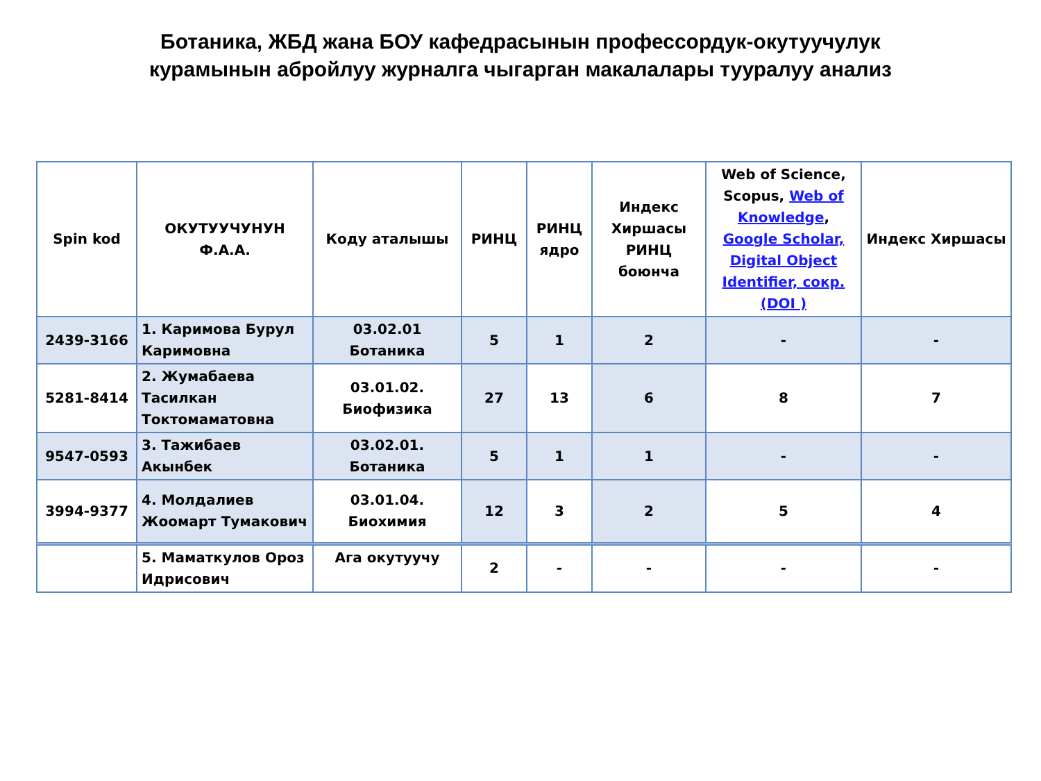Ботаника, ЖБД жана БОУ кафедрасынын профессордук-окутуучулук
курамынын абройлуу журналга чыгарган макалалары тууралуу анализ
| Spin kod | ОКУТУУЧУНУН Ф.А.А. | Коду аталышы | РИНЦ | РИНЦ ядро | Индекс Хиршасы РИНЦ боюнча | Web of Science, Scopus, Web of Knowledge , Google Scholar, Digital Object Identifier, сокр.(DOI ) | Индекс Хиршасы |
| --- | --- | --- | --- | --- | --- | --- | --- |
| 2439-3166 | 1. Каримова Бурул Каримовна | 03.02.01 Ботаника | 5 | 1 | 2 | - | - |
| 5281-8414 | 2. Жумабаева Тасилкан Токтомаматовна | 03.01.02. Биофизика | 27 | 13 | 6 | 8 | 7 |
| 9547-0593 | 3. Тажибаев Акынбек | 03.02.01. Ботаника | 5 | 1 | 1 | - | - |
| 3994-9377 | 4. Молдалиев Жоомарт Тумакович | 03.01.04. Биохимия | 12 | 3 | 2 | 5 | 4 |
| | 5. Маматкулов Ороз Идрисович | Ага окутуучу | 2 | - | - | - | - |